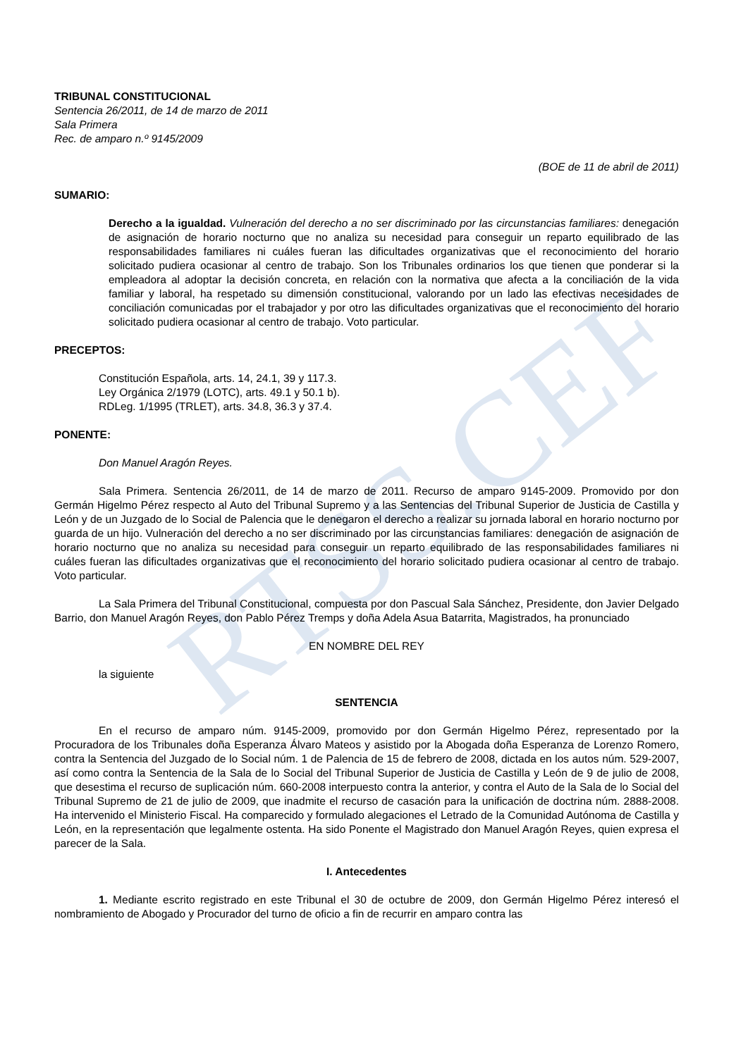RTSS.CEF
TRIBUNAL CONSTITUCIONAL
Sentencia 26/2011, de 14 de marzo de 2011
Sala Primera
Rec. de amparo n.º 9145/2009
(BOE de 11 de abril de 2011)
SUMARIO:
Derecho a la igualdad. Vulneración del derecho a no ser discriminado por las circunstancias familiares: denegación de asignación de horario nocturno que no analiza su necesidad para conseguir un reparto equilibrado de las responsabilidades familiares ni cuáles fueran las dificultades organizativas que el reconocimiento del horario solicitado pudiera ocasionar al centro de trabajo. Son los Tribunales ordinarios los que tienen que ponderar si la empleadora al adoptar la decisión concreta, en relación con la normativa que afecta a la conciliación de la vida familiar y laboral, ha respetado su dimensión constitucional, valorando por un lado las efectivas necesidades de conciliación comunicadas por el trabajador y por otro las dificultades organizativas que el reconocimiento del horario solicitado pudiera ocasionar al centro de trabajo. Voto particular.
PRECEPTOS:
Constitución Española, arts. 14, 24.1, 39 y 117.3.
Ley Orgánica 2/1979 (LOTC), arts. 49.1 y 50.1 b).
RDLeg. 1/1995 (TRLET), arts. 34.8, 36.3 y 37.4.
PONENTE:
Don Manuel Aragón Reyes.
Sala Primera. Sentencia 26/2011, de 14 de marzo de 2011. Recurso de amparo 9145-2009. Promovido por don Germán Higelmo Pérez respecto al Auto del Tribunal Supremo y a las Sentencias del Tribunal Superior de Justicia de Castilla y León y de un Juzgado de lo Social de Palencia que le denegaron el derecho a realizar su jornada laboral en horario nocturno por guarda de un hijo. Vulneración del derecho a no ser discriminado por las circunstancias familiares: denegación de asignación de horario nocturno que no analiza su necesidad para conseguir un reparto equilibrado de las responsabilidades familiares ni cuáles fueran las dificultades organizativas que el reconocimiento del horario solicitado pudiera ocasionar al centro de trabajo. Voto particular.
La Sala Primera del Tribunal Constitucional, compuesta por don Pascual Sala Sánchez, Presidente, don Javier Delgado Barrio, don Manuel Aragón Reyes, don Pablo Pérez Tremps y doña Adela Asua Batarrita, Magistrados, ha pronunciado
EN NOMBRE DEL REY
la siguiente
SENTENCIA
En el recurso de amparo núm. 9145-2009, promovido por don Germán Higelmo Pérez, representado por la Procuradora de los Tribunales doña Esperanza Álvaro Mateos y asistido por la Abogada doña Esperanza de Lorenzo Romero, contra la Sentencia del Juzgado de lo Social núm. 1 de Palencia de 15 de febrero de 2008, dictada en los autos núm. 529-2007, así como contra la Sentencia de la Sala de lo Social del Tribunal Superior de Justicia de Castilla y León de 9 de julio de 2008, que desestima el recurso de suplicación núm. 660-2008 interpuesto contra la anterior, y contra el Auto de la Sala de lo Social del Tribunal Supremo de 21 de julio de 2009, que inadmite el recurso de casación para la unificación de doctrina núm. 2888-2008. Ha intervenido el Ministerio Fiscal. Ha comparecido y formulado alegaciones el Letrado de la Comunidad Autónoma de Castilla y León, en la representación que legalmente ostenta. Ha sido Ponente el Magistrado don Manuel Aragón Reyes, quien expresa el parecer de la Sala.
I. Antecedentes
1. Mediante escrito registrado en este Tribunal el 30 de octubre de 2009, don Germán Higelmo Pérez interesó el nombramiento de Abogado y Procurador del turno de oficio a fin de recurrir en amparo contra las